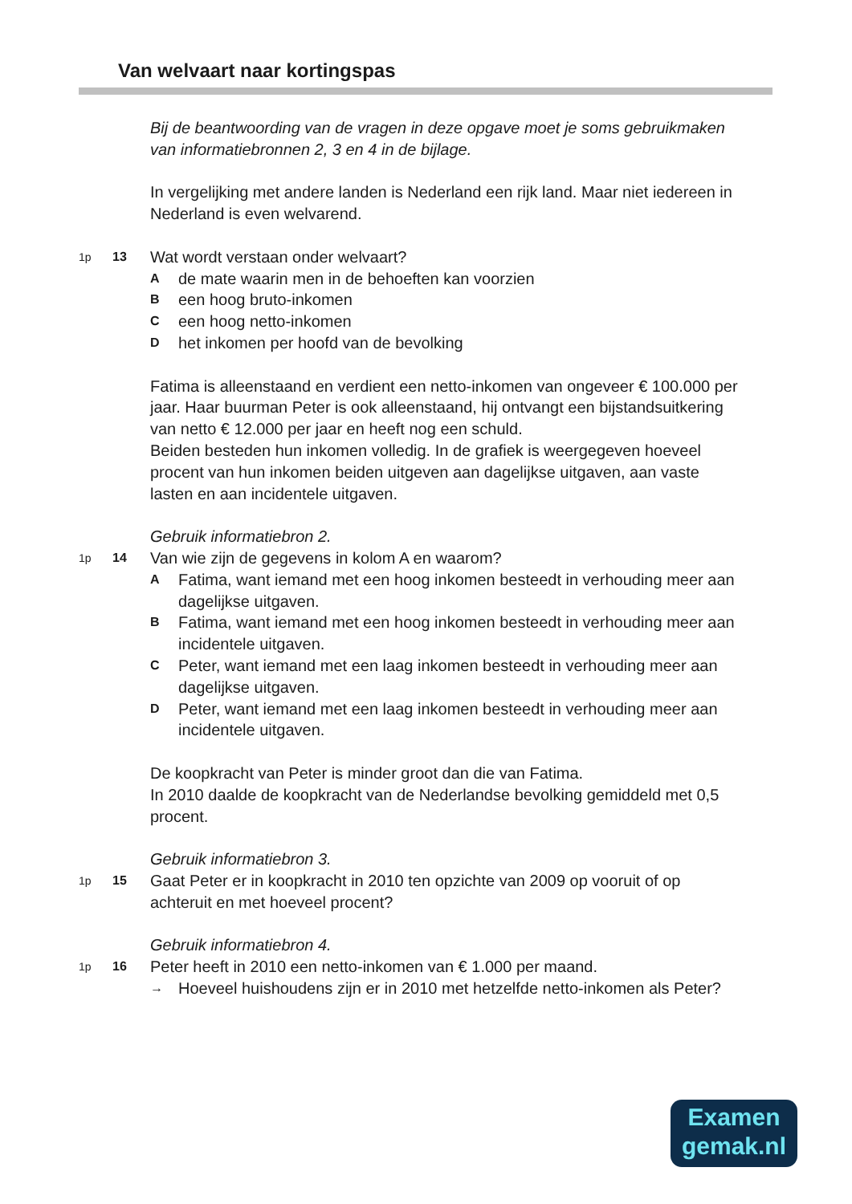Van welvaart naar kortingspas
Bij de beantwoording van de vragen in deze opgave moet je soms gebruikmaken van informatiebronnen 2, 3 en 4 in de bijlage.
In vergelijking met andere landen is Nederland een rijk land. Maar niet iedereen in Nederland is even welvarend.
1p 13
Wat wordt verstaan onder welvaart?
A
de mate waarin men in de behoeften kan voorzien
B
een hoog bruto-inkomen
C
een hoog netto-inkomen
D
het inkomen per hoofd van de bevolking
Fatima is alleenstaand en verdient een netto-inkomen van ongeveer € 100.000 per jaar. Haar buurman Peter is ook alleenstaand, hij ontvangt een bijstandsuitkering van netto € 12.000 per jaar en heeft nog een schuld.
Beiden besteden hun inkomen volledig. In de grafiek is weergegeven hoeveel procent van hun inkomen beiden uitgeven aan dagelijkse uitgaven, aan vaste lasten en aan incidentele uitgaven.
Gebruik informatiebron 2.
1p 14
Van wie zijn de gegevens in kolom A en waarom?
A
Fatima, want iemand met een hoog inkomen besteedt in verhouding meer aan dagelijkse uitgaven.
B
Fatima, want iemand met een hoog inkomen besteedt in verhouding meer aan incidentele uitgaven.
C
Peter, want iemand met een laag inkomen besteedt in verhouding meer aan dagelijkse uitgaven.
D
Peter, want iemand met een laag inkomen besteedt in verhouding meer aan incidentele uitgaven.
De koopkracht van Peter is minder groot dan die van Fatima.
In 2010 daalde de koopkracht van de Nederlandse bevolking gemiddeld met 0,5 procent.
Gebruik informatiebron 3.
1p 15
Gaat Peter er in koopkracht in 2010 ten opzichte van 2009 op vooruit of op achteruit en met hoeveel procent?
Gebruik informatiebron 4.
1p 16
Peter heeft in 2010 een netto-inkomen van € 1.000 per maand.
→
Hoeveel huishoudens zijn er in 2010 met hetzelfde netto-inkomen als Peter?
Examen
gemak.nl